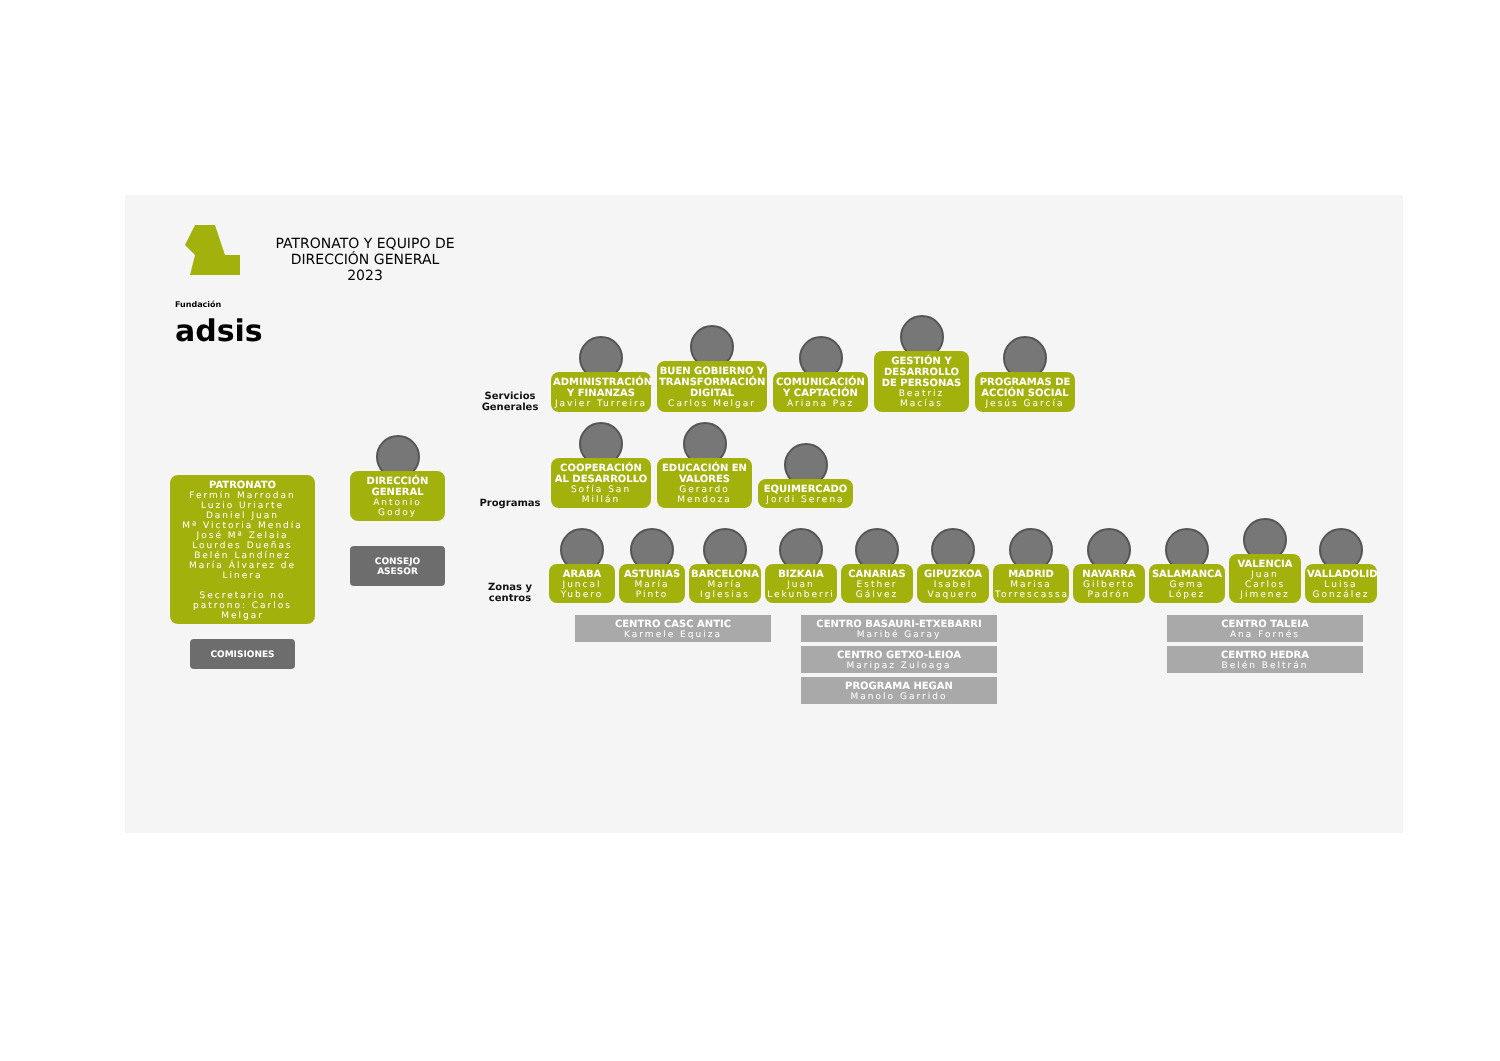Fundación
adsis
PATRONATO Y EQUIPO DE DIRECCIÓN GENERAL 2023
PATRONATO
Fermín Marrodan
Luzio Uriarte
Daniel Juan
Mª Victoria Mendía
José Mª Zelaia
Lourdes Dueñas
Belén Landínez
María Álvarez de Linera
Secretario no patrono: Carlos Melgar
COMISIONES
DIRECCIÓN GENERAL
Antonio Godoy
CONSEJO ASESOR
Servicios Generales
ADMINISTRACIÓN Y FINANZAS
Javier Turreira
BUEN GOBIERNO Y TRANSFORMACIÓN DIGITAL
Carlos Melgar
COMUNICACIÓN Y CAPTACIÓN
Ariana Paz
GESTIÓN Y DESARROLLO DE PERSONAS
Beatriz Macías
PROGRAMAS DE ACCIÓN SOCIAL
Jesús García
Programas
COOPERACIÓN AL DESARROLLO
Sofía San Millán
EDUCACIÓN EN VALORES
Gerardo Mendoza
EQUIMERCADO
Jordi Serena
Zonas y centros
ARABA
Juncal Yubero
ASTURIAS
María Pinto
BARCELONA
María Iglesias
BIZKAIA
Juan Lekunberri
CANARIAS
Esther Gálvez
GIPUZKOA
Isabel Vaquero
MADRID
Marisa Torrescassana
NAVARRA
Gilberto Padrón
SALAMANCA
Gema López
VALENCIA
Juan Carlos Jimenez
VALLADOLID
Luisa González
CENTRO CASC ANTIC
Karmele Equiza
CENTRO BASAURI-ETXEBARRI
Maribé Garay
CENTRO GETXO-LEIOA
Maripaz Zuloaga
PROGRAMA HEGAN
Manolo Garrido
CENTRO TALEIA
Ana Fornés
CENTRO HEDRA
Belén Beltrán